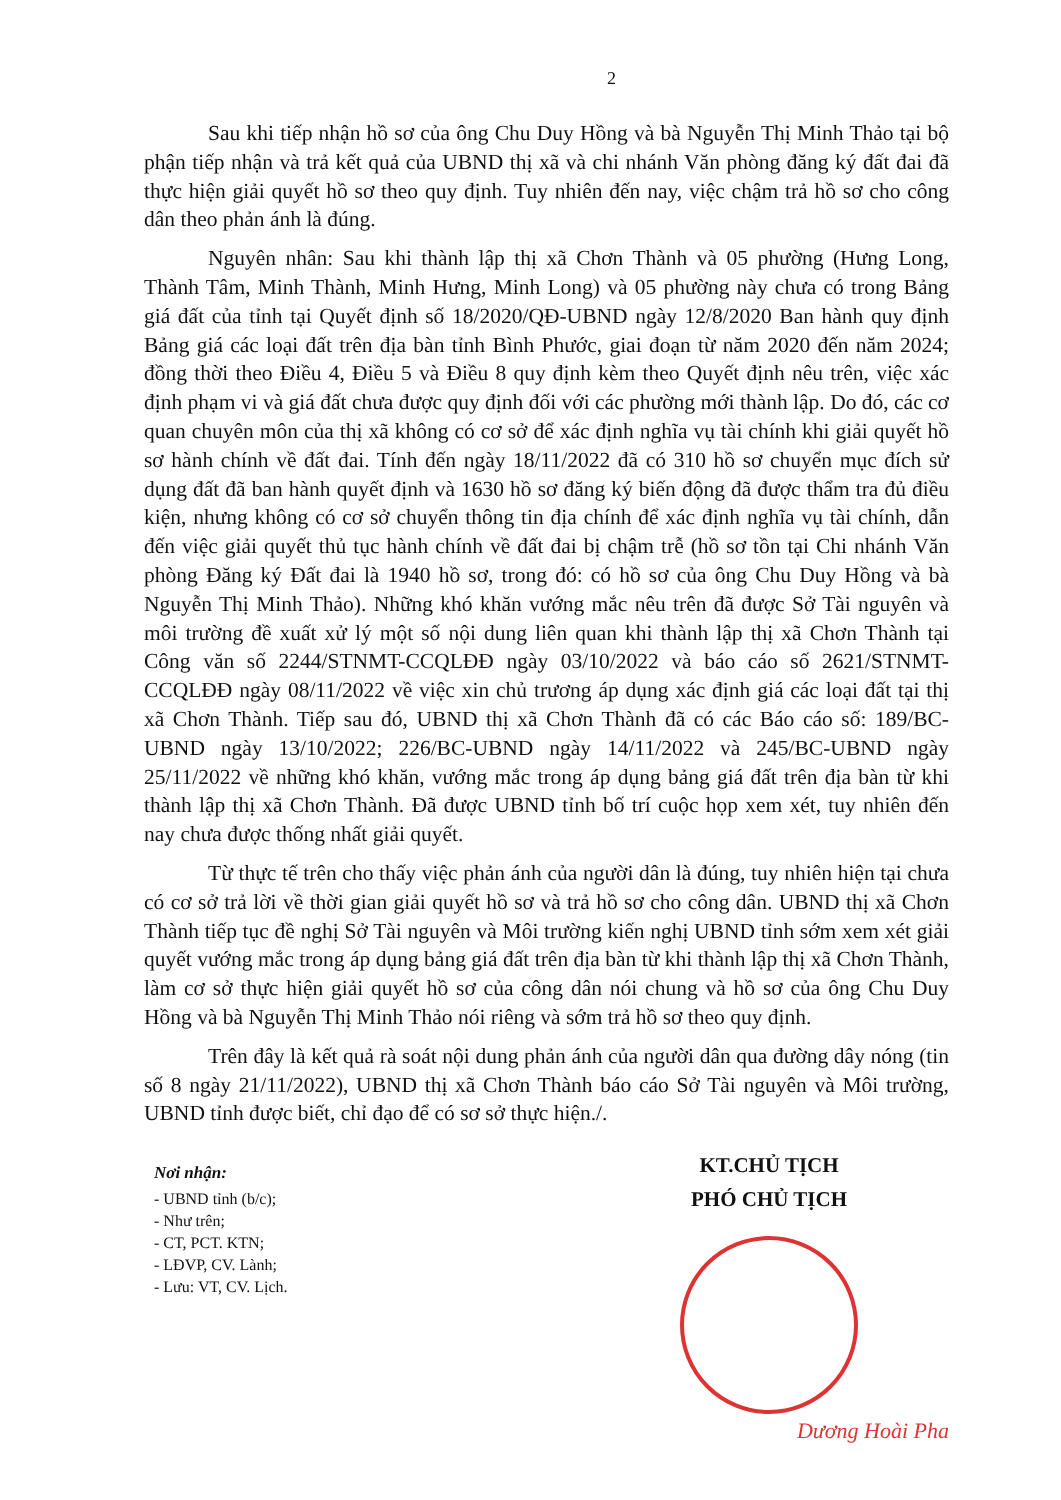2
Sau khi tiếp nhận hồ sơ của ông Chu Duy Hồng và bà Nguyễn Thị Minh Thảo tại bộ phận tiếp nhận và trả kết quả của UBND thị xã và chi nhánh Văn phòng đăng ký đất đai đã thực hiện giải quyết hồ sơ theo quy định. Tuy nhiên đến nay, việc chậm trả hồ sơ cho công dân theo phản ánh là đúng.
Nguyên nhân: Sau khi thành lập thị xã Chơn Thành và 05 phường (Hưng Long, Thành Tâm, Minh Thành, Minh Hưng, Minh Long) và 05 phường này chưa có trong Bảng giá đất của tỉnh tại Quyết định số 18/2020/QĐ-UBND ngày 12/8/2020 Ban hành quy định Bảng giá các loại đất trên địa bàn tỉnh Bình Phước, giai đoạn từ năm 2020 đến năm 2024; đồng thời theo Điều 4, Điều 5 và Điều 8 quy định kèm theo Quyết định nêu trên, việc xác định phạm vi và giá đất chưa được quy định đối với các phường mới thành lập. Do đó, các cơ quan chuyên môn của thị xã không có cơ sở để xác định nghĩa vụ tài chính khi giải quyết hồ sơ hành chính về đất đai. Tính đến ngày 18/11/2022 đã có 310 hồ sơ chuyển mục đích sử dụng đất đã ban hành quyết định và 1630 hồ sơ đăng ký biến động đã được thẩm tra đủ điều kiện, nhưng không có cơ sở chuyển thông tin địa chính để xác định nghĩa vụ tài chính, dẫn đến việc giải quyết thủ tục hành chính về đất đai bị chậm trễ (hồ sơ tồn tại Chi nhánh Văn phòng Đăng ký Đất đai là 1940 hồ sơ, trong đó: có hồ sơ của ông Chu Duy Hồng và bà Nguyễn Thị Minh Thảo). Những khó khăn vướng mắc nêu trên đã được Sở Tài nguyên và môi trường đề xuất xử lý một số nội dung liên quan khi thành lập thị xã Chơn Thành tại Công văn số 2244/STNMT-CCQLĐĐ ngày 03/10/2022 và báo cáo số 2621/STNMT-CCQLĐĐ ngày 08/11/2022 về việc xin chủ trương áp dụng xác định giá các loại đất tại thị xã Chơn Thành. Tiếp sau đó, UBND thị xã Chơn Thành đã có các Báo cáo số: 189/BC-UBND ngày 13/10/2022; 226/BC-UBND ngày 14/11/2022 và 245/BC-UBND ngày 25/11/2022 về những khó khăn, vướng mắc trong áp dụng bảng giá đất trên địa bàn từ khi thành lập thị xã Chơn Thành. Đã được UBND tỉnh bố trí cuộc họp xem xét, tuy nhiên đến nay chưa được thống nhất giải quyết.
Từ thực tế trên cho thấy việc phản ánh của người dân là đúng, tuy nhiên hiện tại chưa có cơ sở trả lời về thời gian giải quyết hồ sơ và trả hồ sơ cho công dân. UBND thị xã Chơn Thành tiếp tục đề nghị Sở Tài nguyên và Môi trường kiến nghị UBND tỉnh sớm xem xét giải quyết vướng mắc trong áp dụng bảng giá đất trên địa bàn từ khi thành lập thị xã Chơn Thành, làm cơ sở thực hiện giải quyết hồ sơ của công dân nói chung và hồ sơ của ông Chu Duy Hồng và bà Nguyễn Thị Minh Thảo nói riêng và sớm trả hồ sơ theo quy định.
Trên đây là kết quả rà soát nội dung phản ánh của người dân qua đường dây nóng (tin số 8 ngày 21/11/2022), UBND thị xã Chơn Thành báo cáo Sở Tài nguyên và Môi trường, UBND tỉnh được biết, chỉ đạo để có sơ sở thực hiện./.
Nơi nhận:
- UBND tỉnh (b/c);
- Như trên;
- CT, PCT. KTN;
- LĐVP, CV. Lành;
- Lưu: VT, CV. Lịch.
KT.CHỦ TỊCH
PHÓ CHỦ TỊCH
Dương Hoài Pha